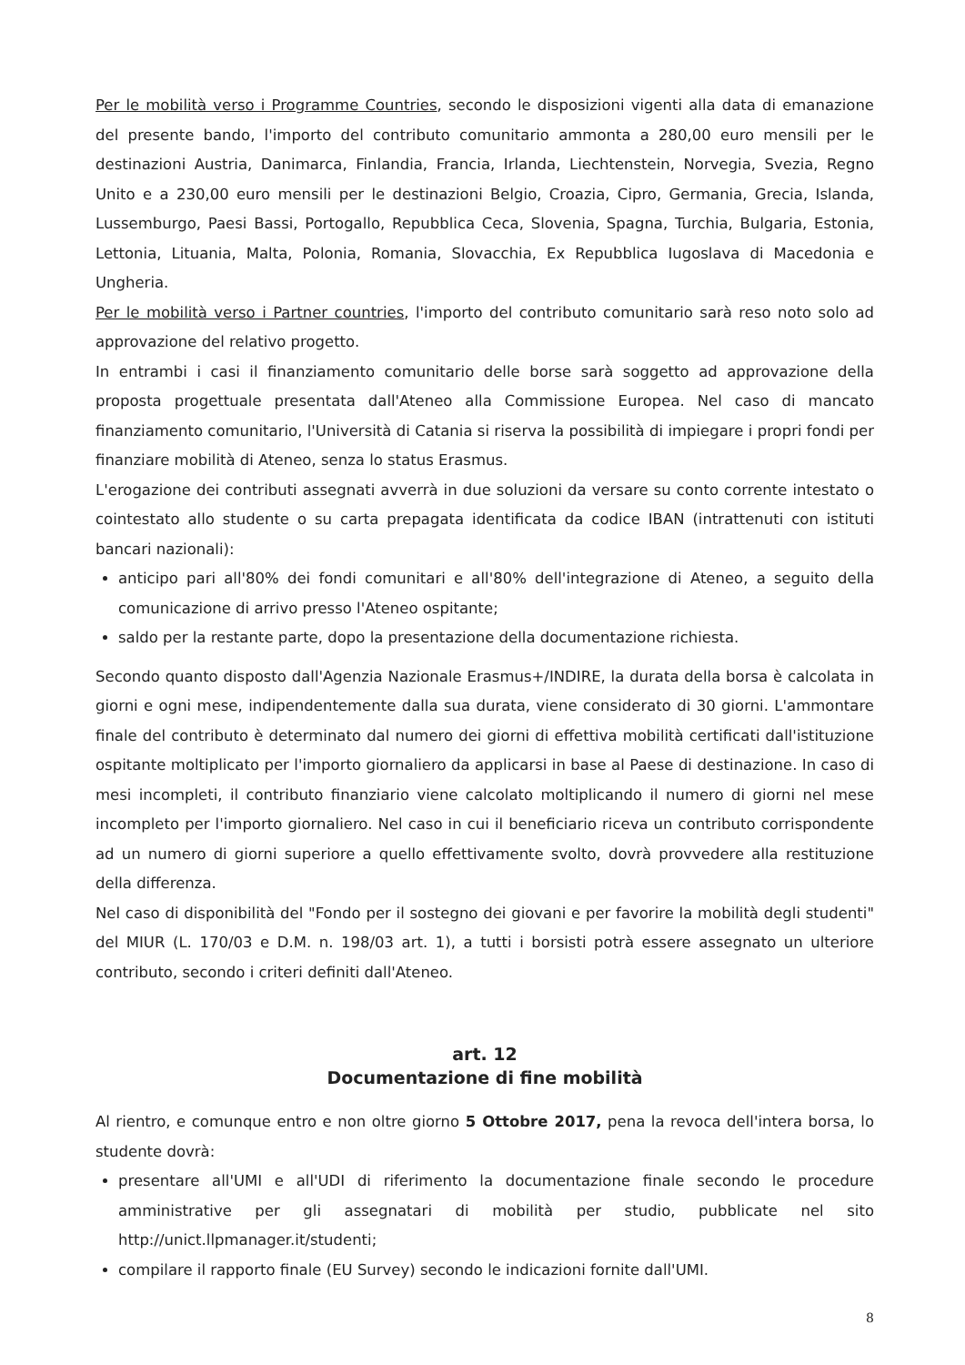Per le mobilità verso i Programme Countries, secondo le disposizioni vigenti alla data di emanazione del presente bando, l'importo del contributo comunitario ammonta a 280,00 euro mensili per le destinazioni Austria, Danimarca, Finlandia, Francia, Irlanda, Liechtenstein, Norvegia, Svezia, Regno Unito e a 230,00 euro mensili per le destinazioni Belgio, Croazia, Cipro, Germania, Grecia, Islanda, Lussemburgo, Paesi Bassi, Portogallo, Repubblica Ceca, Slovenia, Spagna, Turchia, Bulgaria, Estonia, Lettonia, Lituania, Malta, Polonia, Romania, Slovacchia, Ex Repubblica Iugoslava di Macedonia e Ungheria.
Per le mobilità verso i Partner countries, l'importo del contributo comunitario sarà reso noto solo ad approvazione del relativo progetto.
In entrambi i casi il finanziamento comunitario delle borse sarà soggetto ad approvazione della proposta progettuale presentata dall'Ateneo alla Commissione Europea. Nel caso di mancato finanziamento comunitario, l'Università di Catania si riserva la possibilità di impiegare i propri fondi per finanziare mobilità di Ateneo, senza lo status Erasmus.
L'erogazione dei contributi assegnati avverrà in due soluzioni da versare su conto corrente intestato o cointestato allo studente o su carta prepagata identificata da codice IBAN (intrattenuti con istituti bancari nazionali):
anticipo pari all'80% dei fondi comunitari e all'80% dell'integrazione di Ateneo, a seguito della comunicazione di arrivo presso l'Ateneo ospitante;
saldo per la restante parte, dopo la presentazione della documentazione richiesta.
Secondo quanto disposto dall'Agenzia Nazionale Erasmus+/INDIRE, la durata della borsa è calcolata in giorni e ogni mese, indipendentemente dalla sua durata, viene considerato di 30 giorni. L'ammontare finale del contributo è determinato dal numero dei giorni di effettiva mobilità certificati dall'istituzione ospitante moltiplicato per l'importo giornaliero da applicarsi in base al Paese di destinazione. In caso di mesi incompleti, il contributo finanziario viene calcolato moltiplicando il numero di giorni nel mese incompleto per l'importo giornaliero. Nel caso in cui il beneficiario riceva un contributo corrispondente ad un numero di giorni superiore a quello effettivamente svolto, dovrà provvedere alla restituzione della differenza.
Nel caso di disponibilità del "Fondo per il sostegno dei giovani e per favorire la mobilità degli studenti" del MIUR (L. 170/03 e D.M. n. 198/03 art. 1), a tutti i borsisti potrà essere assegnato un ulteriore contributo, secondo i criteri definiti dall'Ateneo.
art. 12
Documentazione di fine mobilità
Al rientro, e comunque entro e non oltre giorno 5 Ottobre 2017, pena la revoca dell'intera borsa, lo studente dovrà:
presentare all'UMI e all'UDI di riferimento la documentazione finale secondo le procedure amministrative per gli assegnatari di mobilità per studio, pubblicate nel sito http://unict.llpmanager.it/studenti;
compilare il rapporto finale (EU Survey) secondo le indicazioni fornite dall'UMI.
8